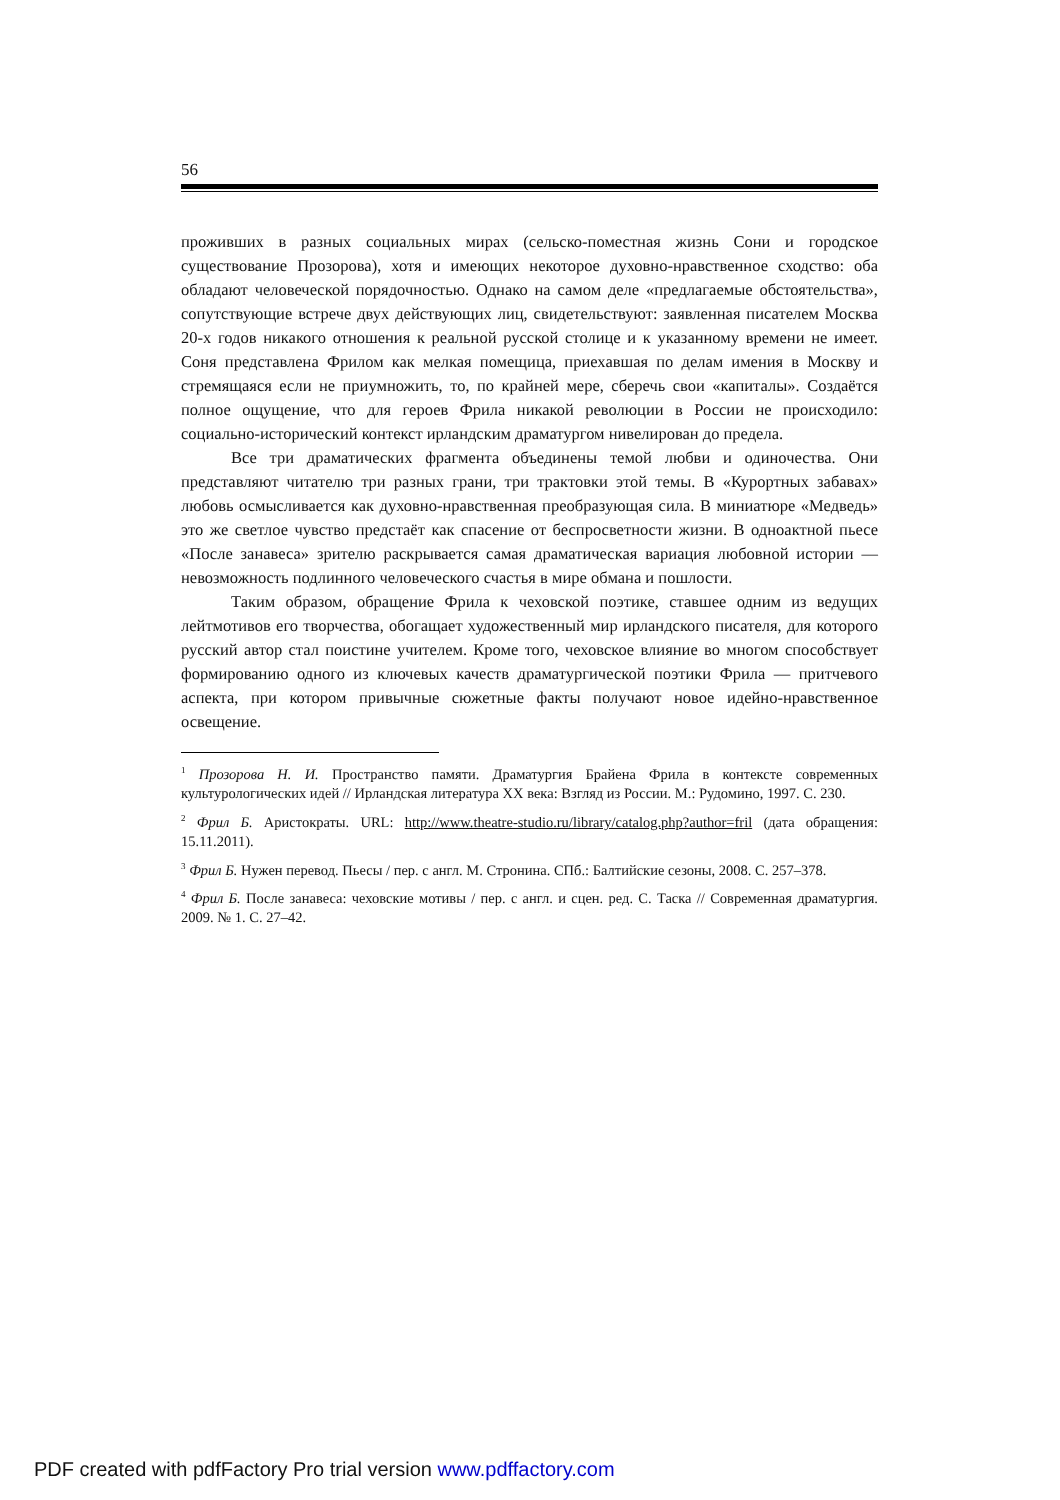56
проживших в разных социальных мирах (сельско-поместная жизнь Сони и городское существование Прозорова), хотя и имеющих некоторое духовно-нравственное сходство: оба обладают человеческой порядочностью. Однако на самом деле «предлагаемые обстоятельства», сопутствующие встрече двух действующих лиц, свидетельствуют: заявленная писателем Москва 20-х годов никакого отношения к реальной русской столице и к указанному времени не имеет. Соня представлена Фрилом как мелкая помещица, приехавшая по делам имения в Москву и стремящаяся если не приумножить, то, по крайней мере, сберечь свои «капиталы». Создаётся полное ощущение, что для героев Фрила никакой революции в России не происходило: социально-исторический контекст ирландским драматургом нивелирован до предела.
Все три драматических фрагмента объединены темой любви и одиночества. Они представляют читателю три разных грани, три трактовки этой темы. В «Курортных забавах» любовь осмысливается как духовно-нравственная преобразующая сила. В миниатюре «Медведь» это же светлое чувство предстаёт как спасение от беспросветности жизни. В одноактной пьесе «После занавеса» зрителю раскрывается самая драматическая вариация любовной истории — невозможность подлинного человеческого счастья в мире обмана и пошлости.
Таким образом, обращение Фрила к чеховской поэтике, ставшее одним из ведущих лейтмотивов его творчества, обогащает художественный мир ирландского писателя, для которого русский автор стал поистине учителем. Кроме того, чеховское влияние во многом способствует формированию одного из ключевых качеств драматургической поэтики Фрила — притчевого аспекта, при котором привычные сюжетные факты получают новое идейно-нравственное освещение.
<sup>1</sup> Прозорова Н. И. Пространство памяти. Драматургия Брайена Фрила в контексте современных культурологических идей // Ирландская литература XX века: Взгляд из России. М.: Рудомино, 1997. С. 230.
<sup>2</sup> Фрил Б. Аристократы. URL: http://www.theatre-studio.ru/library/catalog.php?author=fril (дата обращения: 15.11.2011).
<sup>3</sup> Фрил Б. Нужен перевод. Пьесы / пер. с англ. М. Стронина. СПб.: Балтийские сезоны, 2008. С. 257–378.
<sup>4</sup> Фрил Б. После занавеса: чеховские мотивы / пер. с англ. и сцен. ред. С. Таска // Современная драматургия. 2009. № 1. С. 27–42.
PDF created with pdfFactory Pro trial version www.pdffactory.com